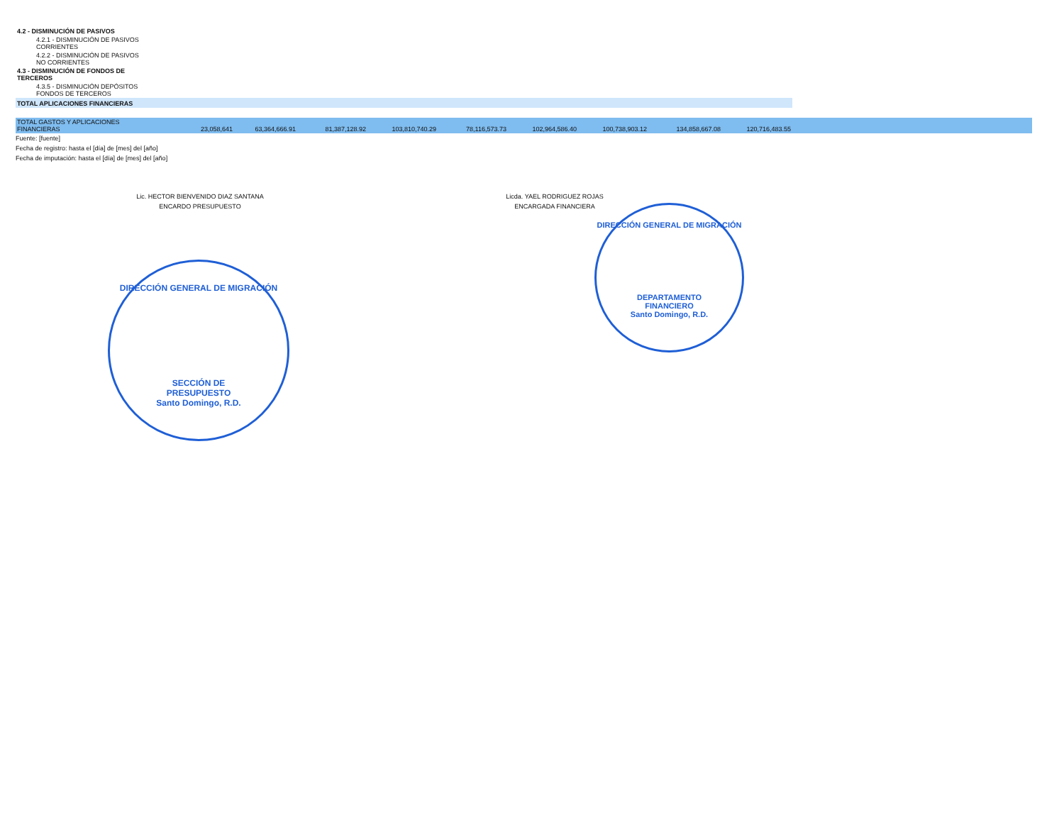| 4.2 - DISMINUCIÓN DE PASIVOS | | | | | | | | | | |
| 4.2.1 - DISMINUCIÓN DE PASIVOS CORRIENTES | | | | | | | | | | |
| 4.2.2 - DISMINUCIÓN DE PASIVOS NO CORRIENTES | | | | | | | | | | |
| 4.3 - DISMINUCIÓN DE FONDOS DE TERCEROS | | | | | | | | | | |
| 4.3.5 - DISMINUCIÓN DEPÓSITOS FONDOS DE TERCEROS | | | | | | | | | | |
| TOTAL APLICACIONES FINANCIERAS | | | | | | | | | | |
| TOTAL GASTOS Y APLICACIONES FINANCIERAS | 23,058,641 | 63,364,666.91 | 81,387,128.92 | 103,810,740.29 | 78,116,573.73 | 102,964,586.40 | 100,738,903.12 | 134,858,667.08 | 120,716,483.55 | |
Fuente: [fuente]
Fecha de registro: hasta el [día] de [mes] del [año]
Fecha de imputación: hasta el [día] de [mes] del [año]
Lic. HECTOR BIENVENIDO DIAZ SANTANA
ENCARDO PRESUPUESTO
Licda. YAEL RODRIGUEZ ROJAS
ENCARGADA FINANCIERA
DIRECCIÓN GENERAL DE MIGRACIÓN
SECCIÓN DE
PRESUPUESTO
Santo Domingo, R.D.
DIRECCIÓN GENERAL DE MIGRACIÓN
DEPARTAMENTO
FINANCIERO
Santo Domingo, R.D.